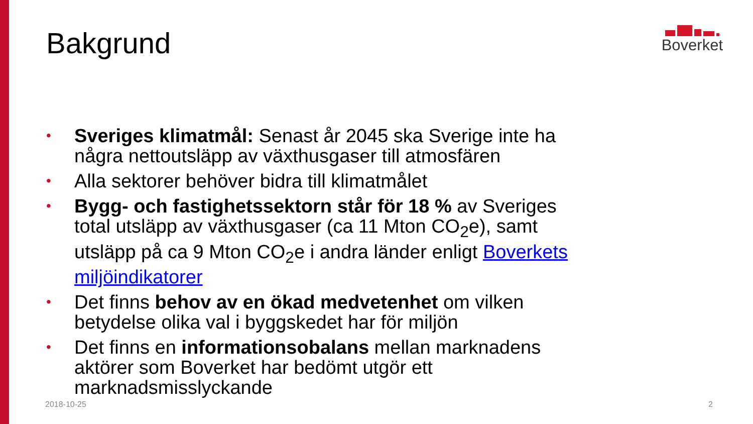Bakgrund
Boverket
• Sveriges klimatmål: Senast år 2045 ska Sverige inte ha några nettoutsläpp av växthusgaser till atmosfären
• Alla sektorer behöver bidra till klimatmålet
• Bygg- och fastighetssektorn står för 18 % av Sveriges total utsläpp av växthusgaser (ca 11 Mton CO<sub>2</sub>e), samt utsläpp på ca 9 Mton CO<sub>2</sub>e i andra länder enligt Boverkets miljöindikatorer
• Det finns behov av en ökad medvetenhet om vilken betydelse olika val i byggskedet har för miljön
• Det finns en informationsobalans mellan marknadens aktörer som Boverket har bedömt utgör ett marknadsmisslyckande
2018-10-25 2